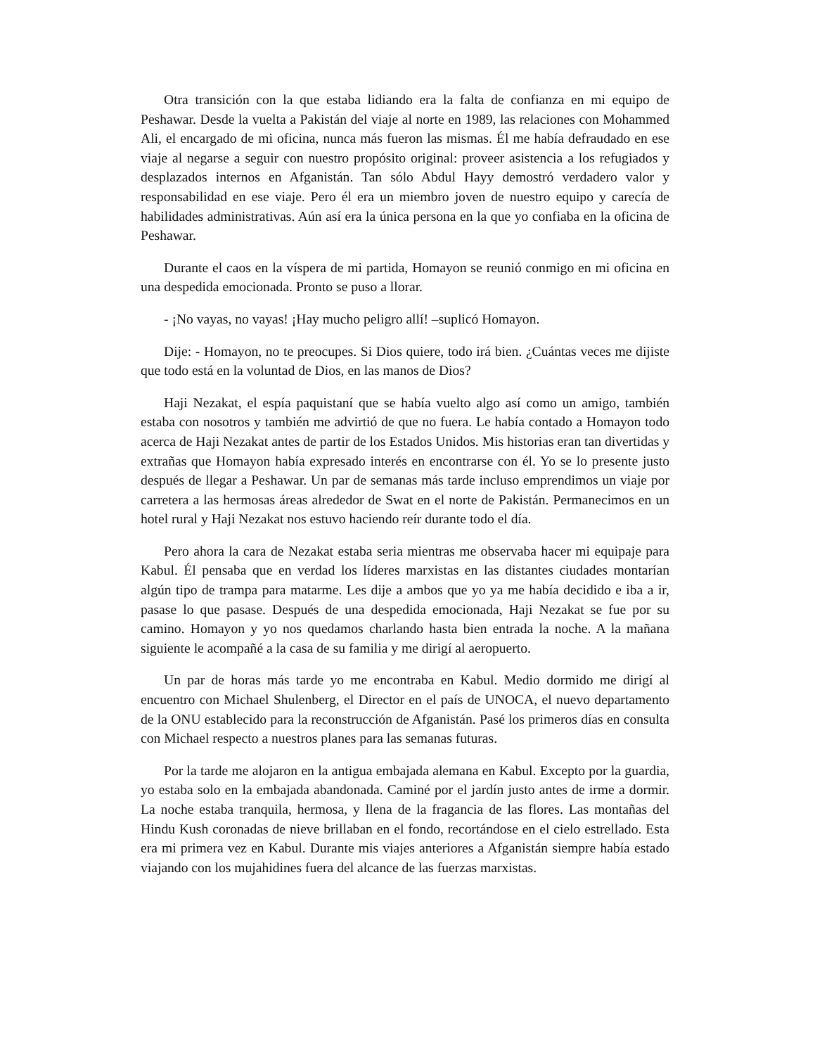Otra transición con la que estaba lidiando era la falta de confianza en mi equipo de Peshawar. Desde la vuelta a Pakistán del viaje al norte en 1989, las relaciones con Mohammed Ali, el encargado de mi oficina, nunca más fueron las mismas. Él me había defraudado en ese viaje al negarse a seguir con nuestro propósito original: proveer asistencia a los refugiados y desplazados internos en Afganistán. Tan sólo Abdul Hayy demostró verdadero valor y responsabilidad en ese viaje. Pero él era un miembro joven de nuestro equipo y carecía de habilidades administrativas. Aún así era la única persona en la que yo confiaba en la oficina de Peshawar.
Durante el caos en la víspera de mi partida, Homayon se reunió conmigo en mi oficina en una despedida emocionada. Pronto se puso a llorar.
- ¡No vayas, no vayas! ¡Hay mucho peligro allí! –suplicó Homayon.
Dije: - Homayon, no te preocupes. Si Dios quiere, todo irá bien. ¿Cuántas veces me dijiste que todo está en la voluntad de Dios, en las manos de Dios?
Haji Nezakat, el espía paquistaní que se había vuelto algo así como un amigo, también estaba con nosotros y también me advirtió de que no fuera. Le había contado a Homayon todo acerca de Haji Nezakat antes de partir de los Estados Unidos. Mis historias eran tan divertidas y extrañas que Homayon había expresado interés en encontrarse con él. Yo se lo presente justo después de llegar a Peshawar. Un par de semanas más tarde incluso emprendimos un viaje por carretera a las hermosas áreas alrededor de Swat en el norte de Pakistán. Permanecimos en un hotel rural y Haji Nezakat nos estuvo haciendo reír durante todo el día.
Pero ahora la cara de Nezakat estaba seria mientras me observaba hacer mi equipaje para Kabul. Él pensaba que en verdad los líderes marxistas en las distantes ciudades montarían algún tipo de trampa para matarme. Les dije a ambos que yo ya me había decidido e iba a ir, pasase lo que pasase. Después de una despedida emocionada, Haji Nezakat se fue por su camino. Homayon y yo nos quedamos charlando hasta bien entrada la noche. A la mañana siguiente le acompañé a la casa de su familia y me dirigí al aeropuerto.
Un par de horas más tarde yo me encontraba en Kabul. Medio dormido me dirigí al encuentro con Michael Shulenberg, el Director en el país de UNOCA, el nuevo departamento de la ONU establecido para la reconstrucción de Afganistán. Pasé los primeros días en consulta con Michael respecto a nuestros planes para las semanas futuras.
Por la tarde me alojaron en la antigua embajada alemana en Kabul. Excepto por la guardia, yo estaba solo en la embajada abandonada. Caminé por el jardín justo antes de irme a dormir. La noche estaba tranquila, hermosa, y llena de la fragancia de las flores. Las montañas del Hindu Kush coronadas de nieve brillaban en el fondo, recortándose en el cielo estrellado. Esta era mi primera vez en Kabul. Durante mis viajes anteriores a Afganistán siempre había estado viajando con los mujahidines fuera del alcance de las fuerzas marxistas.